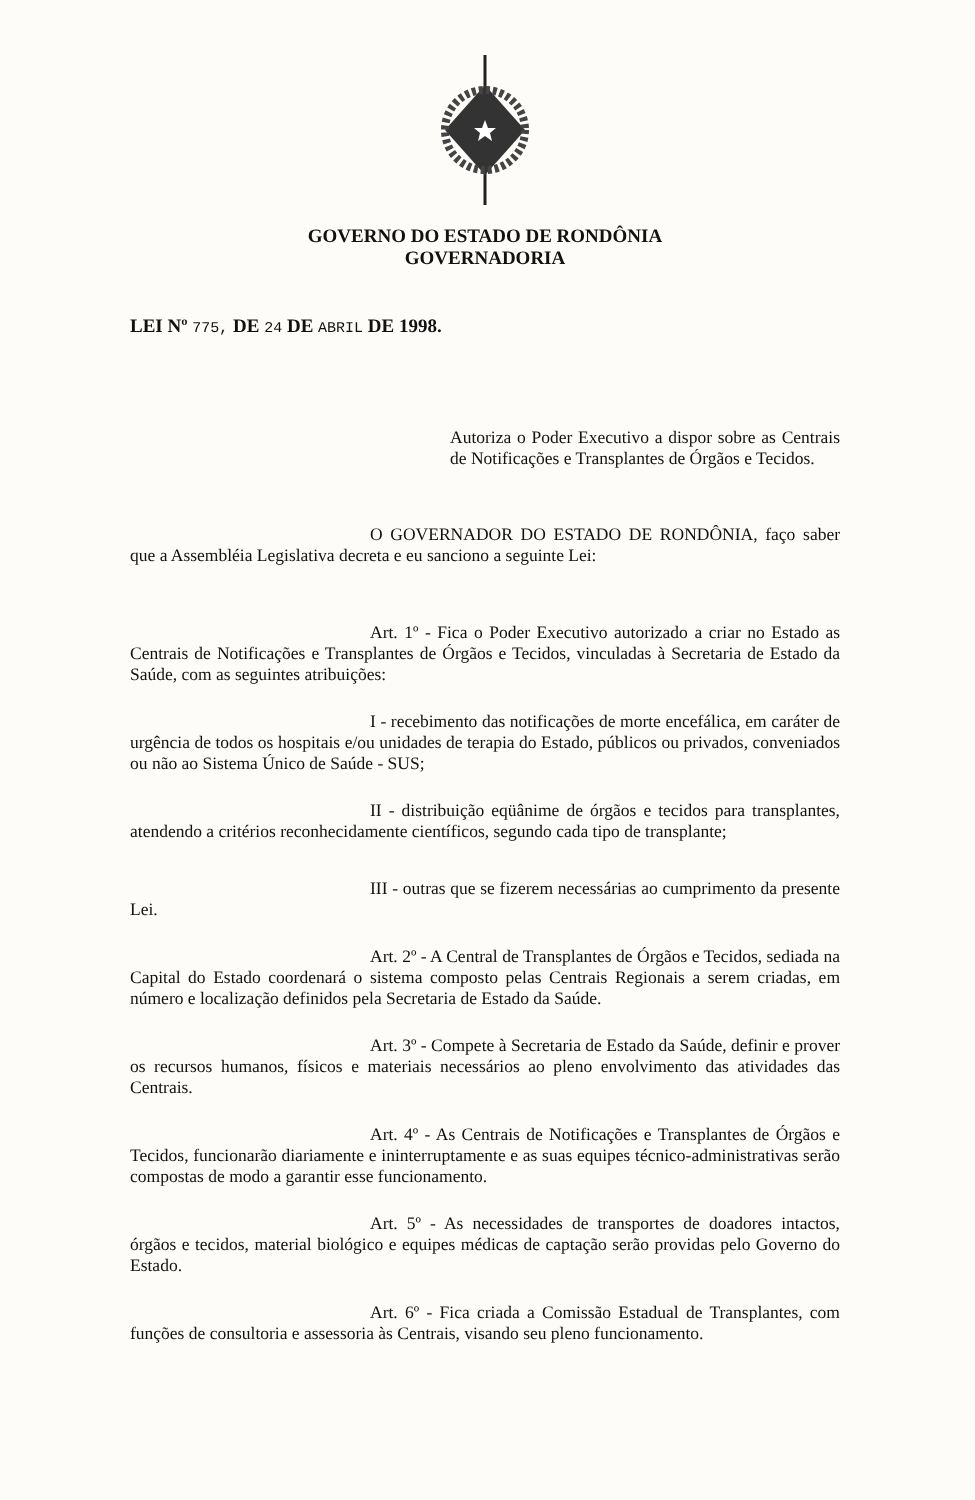GOVERNO DO ESTADO DE RONDÔNIA
GOVERNADORIA
LEI Nº 775, DE 24 DE ABRIL DE 1998.
Autoriza o Poder Executivo a dispor sobre as Centrais de Notificações e Transplantes de Órgãos e Tecidos.
O GOVERNADOR DO ESTADO DE RONDÔNIA, faço saber que a Assembléia Legislativa decreta e eu sanciono a seguinte Lei:
Art. 1º - Fica o Poder Executivo autorizado a criar no Estado as Centrais de Notificações e Transplantes de Órgãos e Tecidos, vinculadas à Secretaria de Estado da Saúde, com as seguintes atribuições:
I - recebimento das notificações de morte encefálica, em caráter de urgência de todos os hospitais e/ou unidades de terapia do Estado, públicos ou privados, conveniados ou não ao Sistema Único de Saúde - SUS;
II - distribuição eqüânime de órgãos e tecidos para transplantes, atendendo a critérios reconhecidamente científicos, segundo cada tipo de transplante;
III - outras que se fizerem necessárias ao cumprimento da presente Lei.
Art. 2º - A Central de Transplantes de Órgãos e Tecidos, sediada na Capital do Estado coordenará o sistema composto pelas Centrais Regionais a serem criadas, em número e localização definidos pela Secretaria de Estado da Saúde.
Art. 3º - Compete à Secretaria de Estado da Saúde, definir e prover os recursos humanos, físicos e materiais necessários ao pleno envolvimento das atividades das Centrais.
Art. 4º - As Centrais de Notificações e Transplantes de Órgãos e Tecidos, funcionarão diariamente e ininterruptamente e as suas equipes técnico-administrativas serão compostas de modo a garantir esse funcionamento.
Art. 5º - As necessidades de transportes de doadores intactos, órgãos e tecidos, material biológico e equipes médicas de captação serão providas pelo Governo do Estado.
Art. 6º - Fica criada a Comissão Estadual de Transplantes, com funções de consultoria e assessoria às Centrais, visando seu pleno funcionamento.